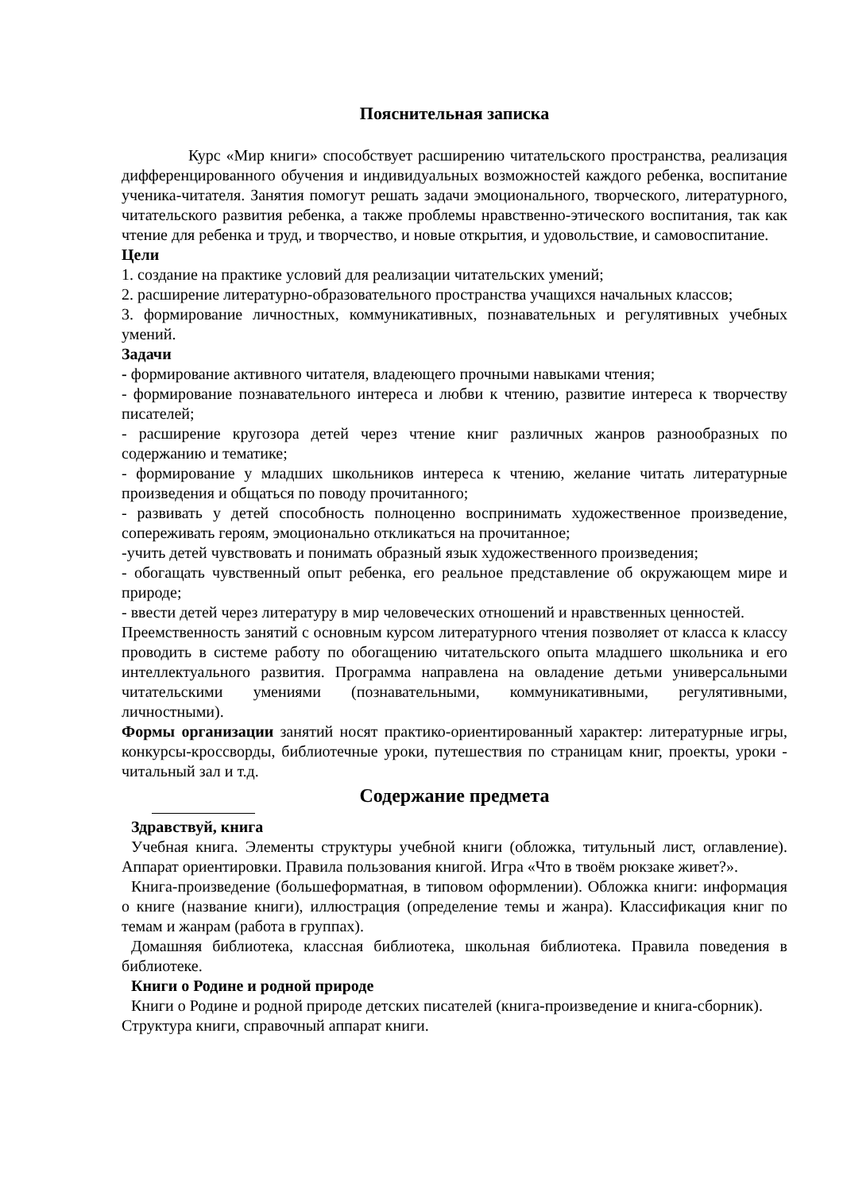Пояснительная записка
Курс «Мир книги» способствует расширению читательского пространства, реализация дифференцированного обучения и индивидуальных возможностей каждого ребенка, воспитание ученика-читателя. Занятия помогут решать задачи эмоционального, творческого, литературного, читательского развития ребенка, а также проблемы нравственно-этического воспитания, так как чтение для ребенка и труд, и творчество, и новые открытия, и удовольствие, и самовоспитание.
Цели
1. создание на практике условий для реализации читательских умений;
2. расширение литературно-образовательного пространства учащихся начальных классов;
3. формирование личностных, коммуникативных, познавательных и регулятивных учебных умений.
Задачи
- формирование активного читателя, владеющего прочными навыками чтения;
- формирование познавательного интереса и любви к чтению, развитие интереса к творчеству писателей;
- расширение кругозора детей через чтение книг различных жанров разнообразных по содержанию и тематике;
- формирование у младших школьников интереса к чтению, желание читать литературные произведения и общаться по поводу прочитанного;
- развивать у детей способность полноценно воспринимать художественное произведение, сопереживать героям, эмоционально откликаться на прочитанное;
-учить детей чувствовать и понимать образный язык художественного произведения;
- обогащать чувственный опыт ребенка, его реальное представление об окружающем мире и природе;
- ввести детей через литературу в мир человеческих отношений и нравственных ценностей.
Преемственность занятий с основным курсом литературного чтения позволяет от класса к классу проводить в системе работу по обогащению читательского опыта младшего школьника и его интеллектуального развития. Программа направлена на овладение детьми универсальными читательскими умениями (познавательными, коммуникативными, регулятивными, личностными).
Формы организации занятий носят практико-ориентированный характер: литературные игры, конкурсы-кроссворды, библиотечные уроки, путешествия по страницам книг, проекты, уроки - читальный зал и т.д.
Содержание предмета
Здравствуй, книга
Учебная книга. Элементы структуры учебной книги (обложка, титульный лист, оглавление). Аппарат ориентировки. Правила пользования книгой. Игра «Что в твоём рюкзаке живет?».
Книга-произведение (большеформатная, в типовом оформлении). Обложка книги: информация о книге (название книги), иллюстрация (определение темы и жанра). Классификация книг по темам и жанрам (работа в группах).
Домашняя библиотека, классная библиотека, школьная библиотека. Правила поведения в библиотеке.
Книги о Родине и родной природе
Книги о Родине и родной природе детских писателей (книга-произведение и книга-сборник).
Структура книги, справочный аппарат книги.